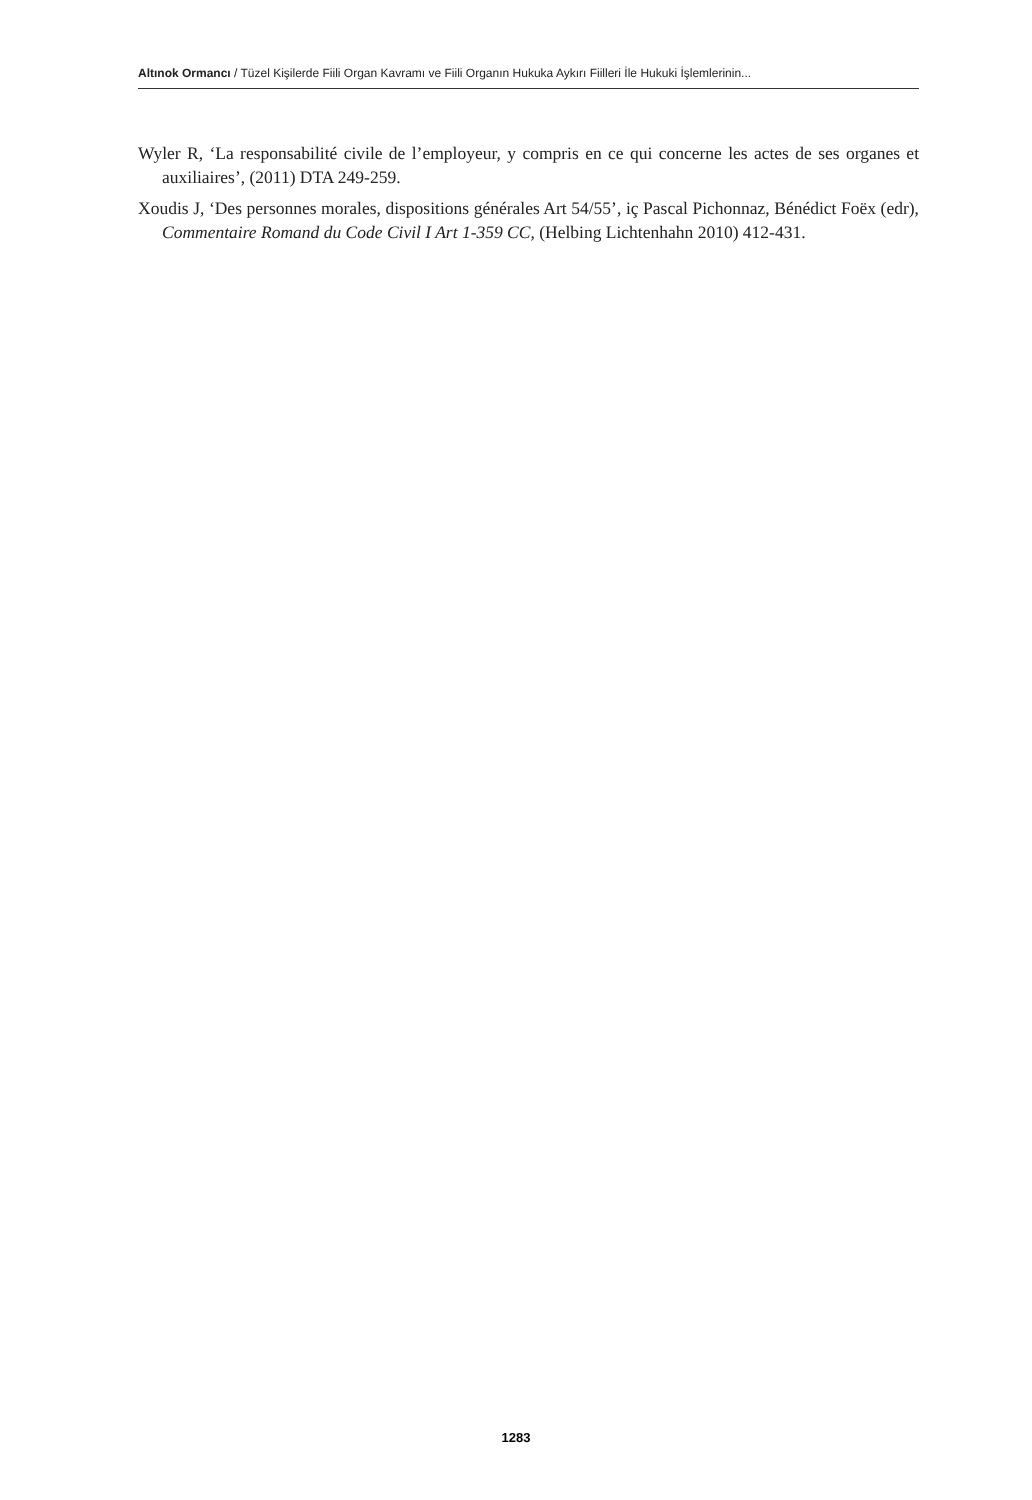Altınok Ormancı / Tüzel Kişilerde Fiili Organ Kavramı ve Fiili Organın Hukuka Aykırı Fiilleri İle Hukuki İşlemlerinin...
Wyler R, ‘La responsabilité civile de l’employeur, y compris en ce qui concerne les actes de ses organes et auxiliaires’, (2011) DTA 249-259.
Xoudis J, ‘Des personnes morales, dispositions générales Art 54/55’, iç Pascal Pichonnaz, Bénédict Foëx (edr), Commentaire Romand du Code Civil I Art 1-359 CC, (Helbing Lichtenhahn 2010) 412-431.
1283